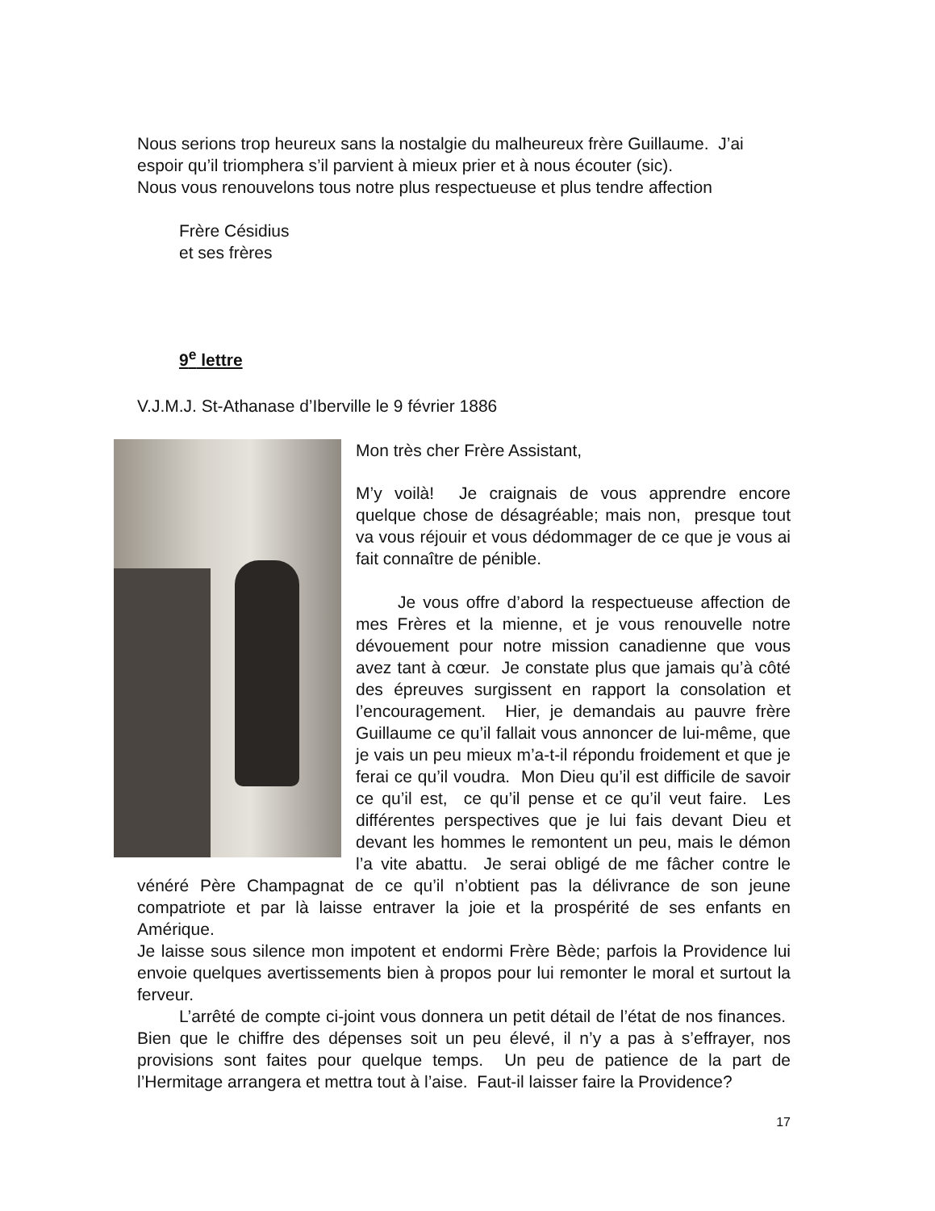Nous serions trop heureux sans la nostalgie du malheureux frère Guillaume. J’ai espoir qu’il triomphera s’il parvient à mieux prier et à nous écouter (sic).
Nous vous renouvelons tous notre plus respectueuse et plus tendre affection
Frère Césidius
et ses frères
9<sup>e</sup> lettre
V.J.M.J. St-Athanase d’Iberville le 9 février 1886
Mon très cher Frère Assistant,
M’y voilà! Je craignais de vous apprendre encore quelque chose de désagréable; mais non, presque tout va vous réjouir et vous dédommager de ce que je vous ai fait connaître de pénible.
Je vous offre d’abord la respectueuse affection de mes Frères et la mienne, et je vous renouvelle notre dévouement pour notre mission canadienne que vous avez tant à cœur. Je constate plus que jamais qu’à côté des épreuves surgissent en rapport la consolation et l’encouragement. Hier, je demandais au pauvre frère Guillaume ce qu’il fallait vous annoncer de lui-même, que je vais un peu mieux m’a-t-il répondu froidement et que je ferai ce qu’il voudra. Mon Dieu qu’il est difficile de savoir ce qu’il est, ce qu’il pense et ce qu’il veut faire. Les différentes perspectives que je lui fais devant Dieu et devant les hommes le remontent un peu, mais le démon l’a vite abattu. Je serai obligé de me fâcher contre le vénéré Père Champagnat de ce qu’il n’obtient pas la délivrance de son jeune compatriote et par là laisse entraver la joie et la prospérité de ses enfants en Amérique.
Je laisse sous silence mon impotent et endormi Frère Bède; parfois la Providence lui envoie quelques avertissements bien à propos pour lui remonter le moral et surtout la ferveur.
L’arrêté de compte ci-joint vous donnera un petit détail de l’état de nos finances. Bien que le chiffre des dépenses soit un peu élevé, il n’y a pas à s’effrayer, nos provisions sont faites pour quelque temps. Un peu de patience de la part de l’Hermitage arrangera et mettra tout à l’aise. Faut-il laisser faire la Providence?
17